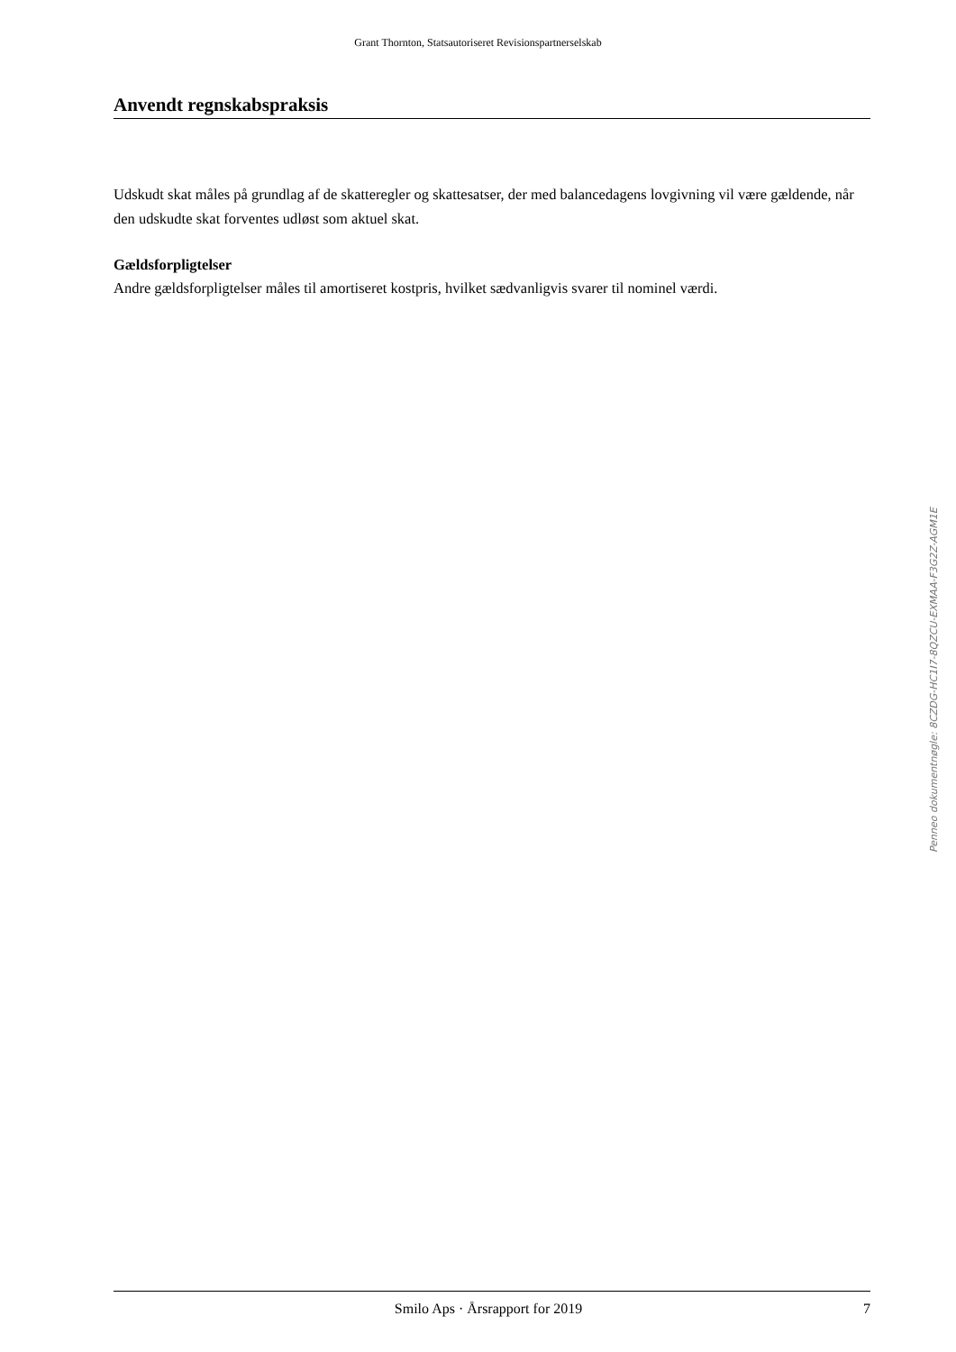Grant Thornton, Statsautoriseret Revisionspartnerselskab
Anvendt regnskabspraksis
Udskudt skat måles på grundlag af de skatteregler og skattesatser, der med balancedagens lovgivning vil være gældende, når den udskudte skat forventes udløst som aktuel skat.
Gældsforpligtelser
Andre gældsforpligtelser måles til amortiseret kostpris, hvilket sædvanligvis svarer til nominel værdi.
Penneo dokumentnøgle: 8CZDG-HC1I7-8QZCU-EXMAA-F3G2Z-AGM1E
Smilo Aps · Årsrapport for 2019 7